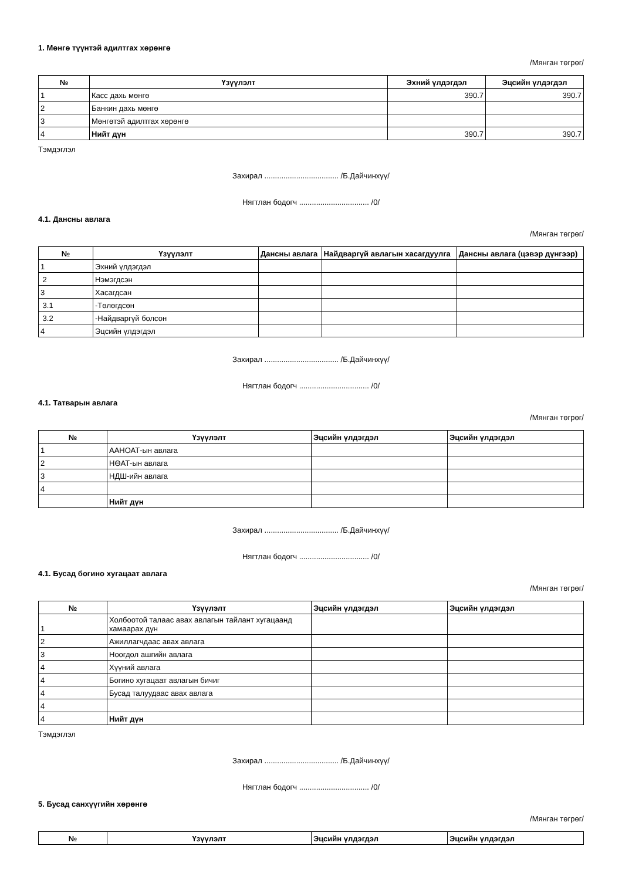1. Мөнгө түүнтэй адилтгах хөрөнгө
/Мянган төгрөг/
| № | Үзүүлэлт | Эхний үлдэгдэл | Эцсийн үлдэгдэл |
| --- | --- | --- | --- |
| 1 | Касс дахь мөнгө | 390.7 | 390.7 |
| 2 | Банкин дахь мөнгө | | |
| 3 | Мөнгөтэй адилтгах хөрөнгө | | |
| 4 | Нийт дүн | 390.7 | 390.7 |
Тэмдэглэл
Захирал ................................... /Б.Дайчинхүү/
Нягтлан бодогч ................................. /0/
4.1. Дансны авлага
/Мянган төгрөг/
| № | Үзүүлэлт | Дансны авлага | Найдваргүй авлагын хасагдуулга | Дансны авлага (цэвэр дүнгээр) |
| --- | --- | --- | --- | --- |
| 1 | Эхний үлдэгдэл | | | |
| 2 | Нэмэгдсэн | | | |
| 3 | Хасагдсан | | | |
| 3.1 | -Төлөгдсөн | | | |
| 3.2 | -Найдваргүй болсон | | | |
| 4 | Эцсийн үлдэгдэл | | | |
Захирал ................................... /Б.Дайчинхүү/
Нягтлан бодогч ................................. /0/
4.1. Татварын авлага
/Мянган төгрөг/
| № | Үзүүлэлт | Эцсийн үлдэгдэл | Эцсийн үлдэгдэл |
| --- | --- | --- | --- |
| 1 | ААНОАТ-ын авлага | | |
| 2 | НӨАТ-ын авлага | | |
| 3 | НДШ-ийн авлага | | |
| 4 | | | |
| | Нийт дүн | | |
Захирал ................................... /Б.Дайчинхүү/
Нягтлан бодогч ................................. /0/
4.1. Бусад богино хугацаат авлага
/Мянган төгрөг/
| № | Үзүүлэлт | Эцсийн үлдэгдэл | Эцсийн үлдэгдэл |
| --- | --- | --- | --- |
| 1 | Холбоотой талаас авах авлагын тайлант хугацаанд хамаарах дүн | | |
| 2 | Ажиллагчдаас авах авлага | | |
| 3 | Ноогдол ашгийн авлага | | |
| 4 | Хүүний авлага | | |
| 4 | Богино хугацаат авлагын бичиг | | |
| 4 | Бусад талуудаас авах авлага | | |
| 4 | | | |
| 4 | Нийт дүн | | |
Тэмдэглэл
Захирал ................................... /Б.Дайчинхүү/
Нягтлан бодогч ................................. /0/
5. Бусад санхүүгийн хөрөнгө
/Мянган төгрөг/
| № | Үзүүлэлт | Эцсийн үлдэгдэл | Эцсийн үлдэгдэл |
| --- | --- | --- | --- |